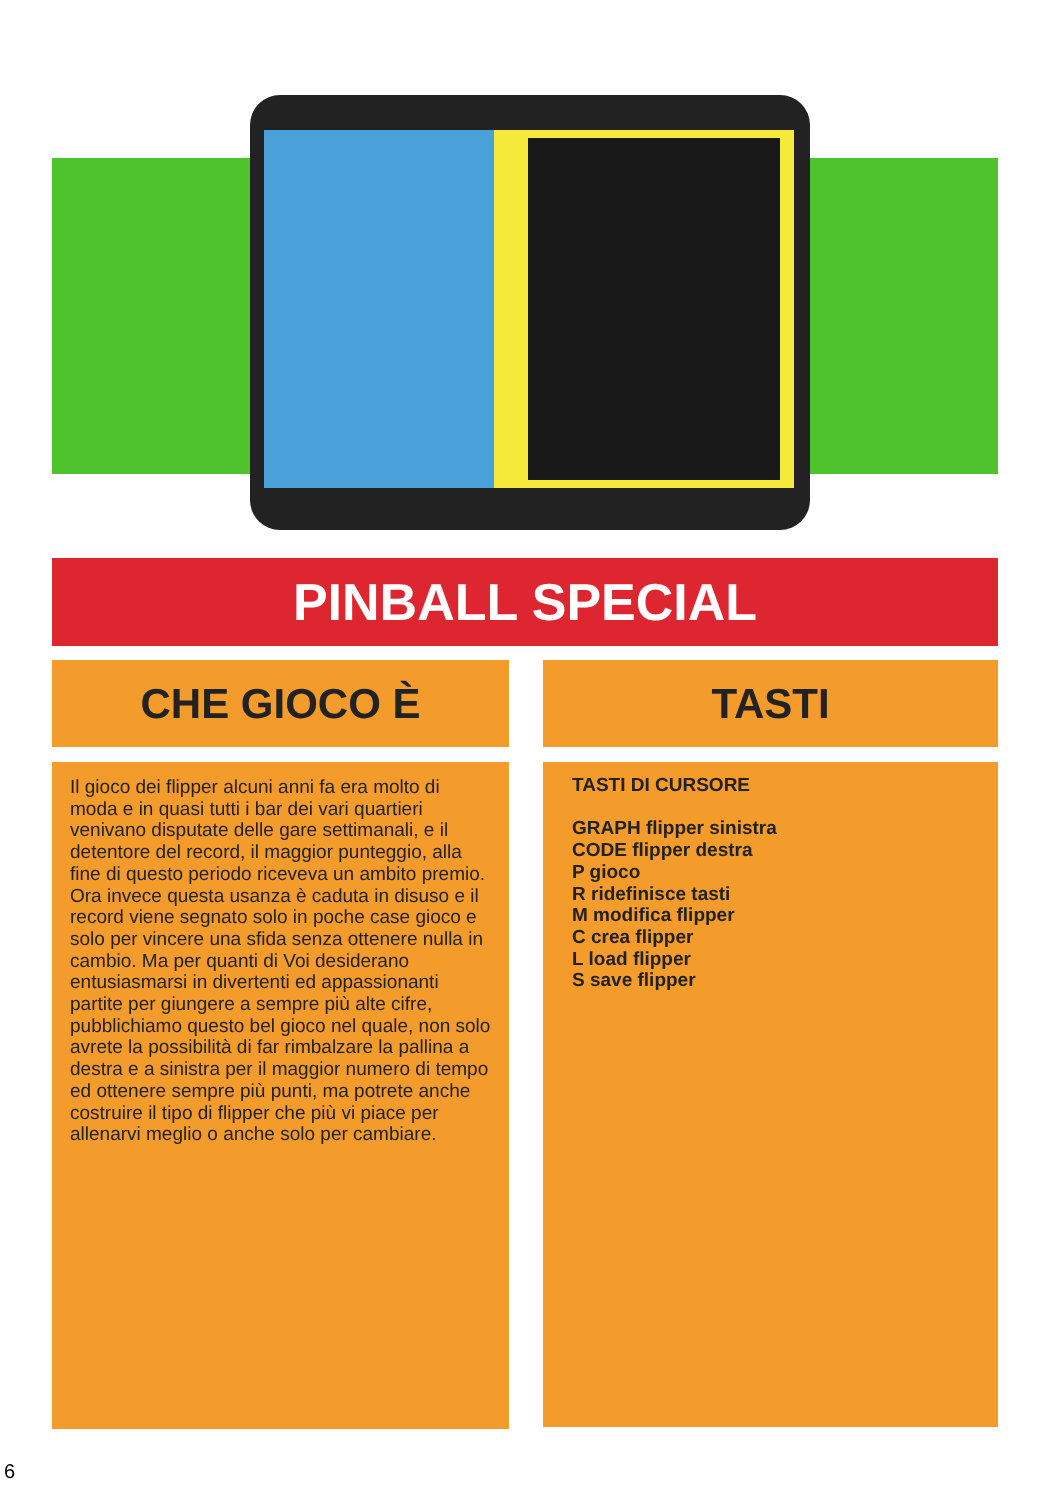PINBALL SPECIAL
CHE GIOCO È TASTI
Il gioco dei flipper alcuni anni fa era molto di moda e in quasi tutti i bar dei vari quartieri venivano disputate delle gare settimanali, e il detentore del record, il maggior punteggio, alla fine di questo periodo riceveva un ambito premio. Ora invece questa usanza è caduta in disuso e il record viene segnato solo in poche case gioco e solo per vincere una sfida senza ottenere nulla in cambio. Ma per quanti di Voi desiderano entusiasmarsi in divertenti ed appassionanti partite per giungere a sempre più alte cifre, pubblichiamo questo bel gioco nel quale, non solo avrete la possibilità di far rimbalzare la pallina a destra e a sinistra per il maggior numero di tempo ed ottenere sempre più punti, ma potrete anche costruire il tipo di flipper che più vi piace per allenarvi meglio o anche solo per cambiare.
TASTI DI CURSORE
GRAPH flipper sinistra
CODE flipper destra
P gioco
R ridefinisce tasti
M modifica flipper
C crea flipper
L load flipper
S save flipper
6